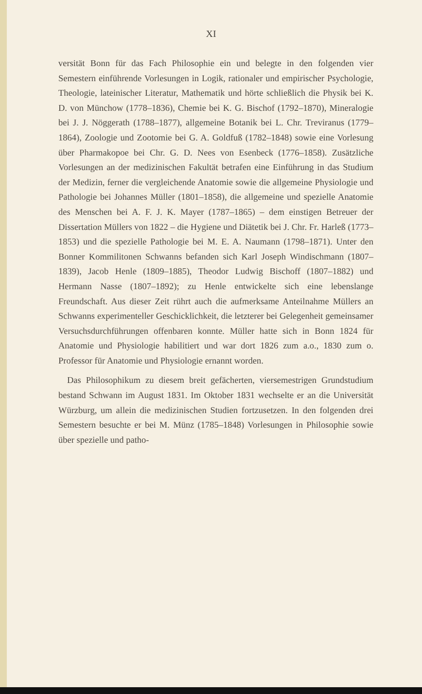XI
versität Bonn für das Fach Philosophie ein und belegte in den folgenden vier Semestern einführende Vorlesungen in Logik, rationaler und empirischer Psychologie, Theologie, lateinischer Literatur, Mathematik und hörte schließlich die Physik bei K. D. von Münchow (1778–1836), Chemie bei K. G. Bischof (1792–1870), Mineralogie bei J. J. Nöggerath (1788–1877), allgemeine Botanik bei L. Chr. Treviranus (1779–1864), Zoologie und Zootomie bei G. A. Goldfuß (1782–1848) sowie eine Vorlesung über Pharmakopoe bei Chr. G. D. Nees von Esenbeck (1776–1858). Zusätzliche Vorlesungen an der medizinischen Fakultät betrafen eine Einführung in das Studium der Medizin, ferner die vergleichende Anatomie sowie die allgemeine Physiologie und Pathologie bei Johannes Müller (1801–1858), die allgemeine und spezielle Anatomie des Menschen bei A. F. J. K. Mayer (1787–1865) – dem einstigen Betreuer der Dissertation Müllers von 1822 – die Hygiene und Diätetik bei J. Chr. Fr. Harleß (1773–1853) und die spezielle Pathologie bei M. E. A. Naumann (1798–1871). Unter den Bonner Kommilitonen Schwanns befanden sich Karl Joseph Windischmann (1807–1839), Jacob Henle (1809–1885), Theodor Ludwig Bischoff (1807–1882) und Hermann Nasse (1807–1892); zu Henle entwickelte sich eine lebenslange Freundschaft. Aus dieser Zeit rührt auch die aufmerksame Anteilnahme Müllers an Schwanns experimenteller Geschicklichkeit, die letzterer bei Gelegenheit gemeinsamer Versuchsdurchführungen offenbaren konnte. Müller hatte sich in Bonn 1824 für Anatomie und Physiologie habilitiert und war dort 1826 zum a.o., 1830 zum o. Professor für Anatomie und Physiologie ernannt worden.
Das Philosophikum zu diesem breit gefächerten, viersemestrigen Grundstudium bestand Schwann im August 1831. Im Oktober 1831 wechselte er an die Universität Würzburg, um allein die medizinischen Studien fortzusetzen. In den folgenden drei Semestern besuchte er bei M. Münz (1785–1848) Vorlesungen in Philosophie sowie über spezielle und patho-